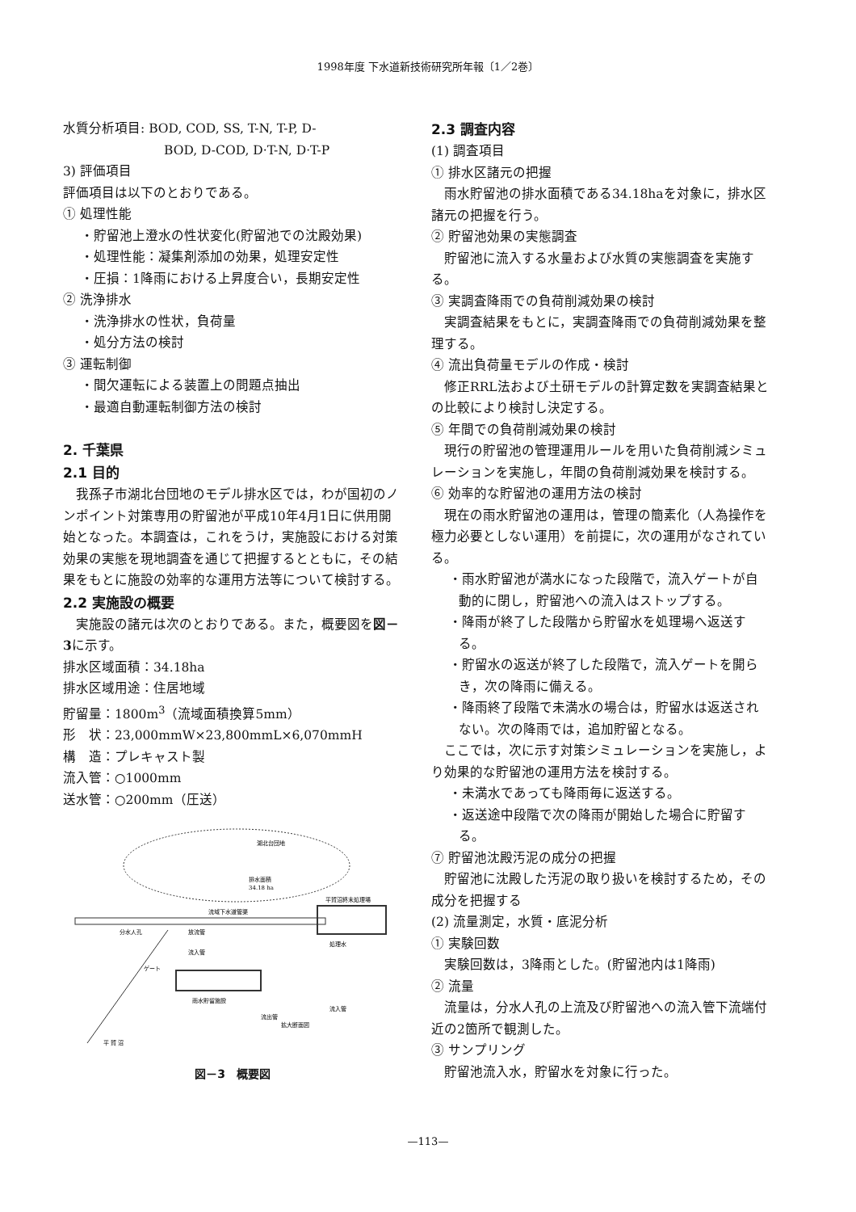1998年度 下水道新技術研究所年報〔1／2巻〕
水質分析項目: BOD, COD, SS, T-N, T-P, D-
BOD, D-COD, D·T-N, D·T-P
3) 評価項目
評価項目は以下のとおりである。
① 処理性能
・貯留池上澄水の性状変化(貯留池での沈殿効果)
・処理性能：凝集剤添加の効果，処理安定性
・圧損：1降雨における上昇度合い，長期安定性
② 洗浄排水
・洗浄排水の性状，負荷量
・処分方法の検討
③ 運転制御
・間欠運転による装置上の問題点抽出
・最適自動運転制御方法の検討
2. 千葉県
2.1 目的
　我孫子市湖北台団地のモデル排水区では，わが国初のノンポイント対策専用の貯留池が平成10年4月1日に供用開始となった。本調査は，これをうけ，実施設における対策効果の実態を現地調査を通じて把握するとともに，その結果をもとに施設の効率的な運用方法等について検討する。
2.2 実施設の概要
　実施設の諸元は次のとおりである。また，概要図を図－3に示す。
排水区域面積：34.18ha
排水区域用途：住居地域
貯留量：1800m<sup>3</sup>（流域面積換算5mm）
形　状：23,000mmW×23,800mmL×6,070mmH
構　造：プレキャスト製
流入管：○1000mm
送水管：○200mm（圧送）
湖北台団地
排水面積
34.18 ha
流域下水道管渠
平賀沼終末処理場
分水人孔
放流管
流入管
ゲート
雨水貯留施設
処理水
拡大断面図
流出管
流入管
平 賀 沼
図－3　概要図
2.3 調査内容
(1) 調査項目
① 排水区諸元の把握
　雨水貯留池の排水面積である34.18haを対象に，排水区諸元の把握を行う。
② 貯留池効果の実態調査
　貯留池に流入する水量および水質の実態調査を実施する。
③ 実調査降雨での負荷削減効果の検討
　実調査結果をもとに，実調査降雨での負荷削減効果を整理する。
④ 流出負荷量モデルの作成・検討
　修正RRL法および土研モデルの計算定数を実調査結果との比較により検討し決定する。
⑤ 年間での負荷削減効果の検討
　現行の貯留池の管理運用ルールを用いた負荷削減シミュレーションを実施し，年間の負荷削減効果を検討する。
⑥ 効率的な貯留池の運用方法の検討
　現在の雨水貯留池の運用は，管理の簡素化（人為操作を極力必要としない運用）を前提に，次の運用がなされている。
・雨水貯留池が満水になった段階で，流入ゲートが自動的に閉し，貯留池への流入はストップする。
・降雨が終了した段階から貯留水を処理場へ返送する。
・貯留水の返送が終了した段階で，流入ゲートを開らき，次の降雨に備える。
・降雨終了段階で未満水の場合は，貯留水は返送されない。次の降雨では，追加貯留となる。
　ここでは，次に示す対策シミュレーションを実施し，より効果的な貯留池の運用方法を検討する。
・未満水であっても降雨毎に返送する。
・返送途中段階で次の降雨が開始した場合に貯留する。
⑦ 貯留池沈殿汚泥の成分の把握
　貯留池に沈殿した汚泥の取り扱いを検討するため，その成分を把握する
(2) 流量測定，水質・底泥分析
① 実験回数
　実験回数は，3降雨とした。(貯留池内は1降雨)
② 流量
　流量は，分水人孔の上流及び貯留池への流入管下流端付近の2箇所で観測した。
③ サンプリング
　貯留池流入水，貯留水を対象に行った。
—113—